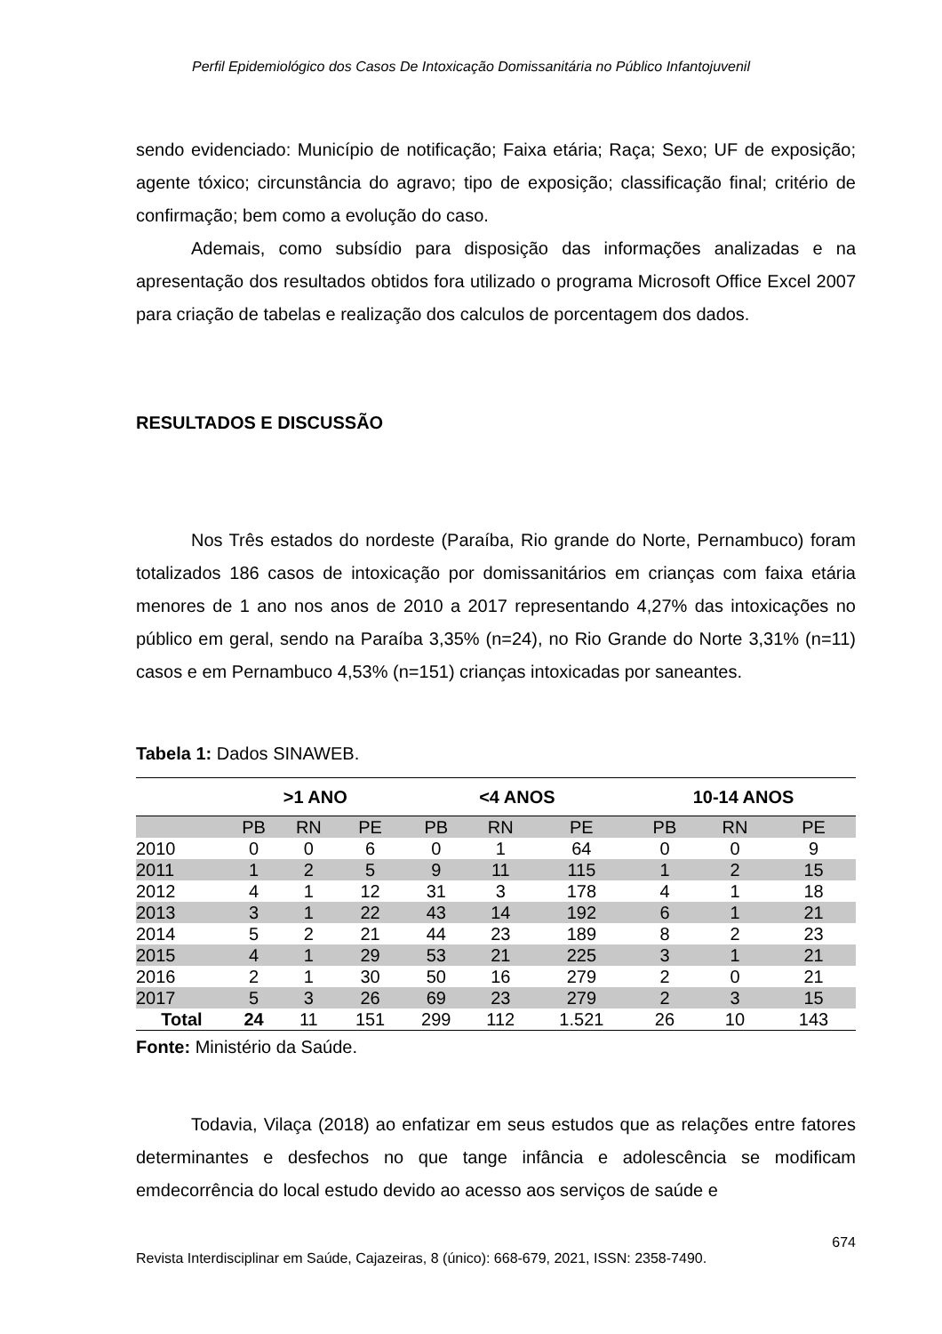Perfil Epidemiológico dos Casos De Intoxicação Domissanitária no Público Infantojuvenil
sendo evidenciado: Município de notificação; Faixa etária; Raça; Sexo; UF de exposição; agente tóxico; circunstância do agravo; tipo de exposição; classificação final; critério de confirmação; bem como a evolução do caso.
Ademais, como subsídio para disposição das informações analizadas e na apresentação dos resultados obtidos fora utilizado o programa Microsoft Office Excel 2007 para criação de tabelas e realização dos calculos de porcentagem dos dados.
RESULTADOS E DISCUSSÃO
Nos Três estados do nordeste (Paraíba, Rio grande do Norte, Pernambuco) foram totalizados 186 casos de intoxicação por domissanitários em crianças com faixa etária menores de 1 ano nos anos de 2010 a 2017 representando 4,27% das intoxicações no público em geral, sendo na Paraíba 3,35% (n=24), no Rio Grande do Norte 3,31% (n=11) casos e em Pernambuco 4,53% (n=151) crianças intoxicadas por saneantes.
Tabela 1: Dados SINAWEB.
| | >1 ANO | | | <4 ANOS | | | 10-14 ANOS | | |
| --- | --- | --- | --- | --- | --- | --- | --- | --- | --- |
| | PB | RN | PE | PB | RN | PE | PB | RN | PE |
| 2010 | 0 | 0 | 6 | 0 | 1 | 64 | 0 | 0 | 9 |
| 2011 | 1 | 2 | 5 | 9 | 11 | 115 | 1 | 2 | 15 |
| 2012 | 4 | 1 | 12 | 31 | 3 | 178 | 4 | 1 | 18 |
| 2013 | 3 | 1 | 22 | 43 | 14 | 192 | 6 | 1 | 21 |
| 2014 | 5 | 2 | 21 | 44 | 23 | 189 | 8 | 2 | 23 |
| 2015 | 4 | 1 | 29 | 53 | 21 | 225 | 3 | 1 | 21 |
| 2016 | 2 | 1 | 30 | 50 | 16 | 279 | 2 | 0 | 21 |
| 2017 | 5 | 3 | 26 | 69 | 23 | 279 | 2 | 3 | 15 |
| Total | 24 | 11 | 151 | 299 | 112 | 1.521 | 26 | 10 | 143 |
Fonte: Ministério da Saúde.
Todavia, Vilaça (2018) ao enfatizar em seus estudos que as relações entre fatores determinantes e desfechos no que tange infância e adolescência se modificam emdecorrência do local estudo devido ao acesso aos serviços de saúde e
674
Revista Interdisciplinar em Saúde, Cajazeiras, 8 (único): 668-679, 2021, ISSN: 2358-7490.